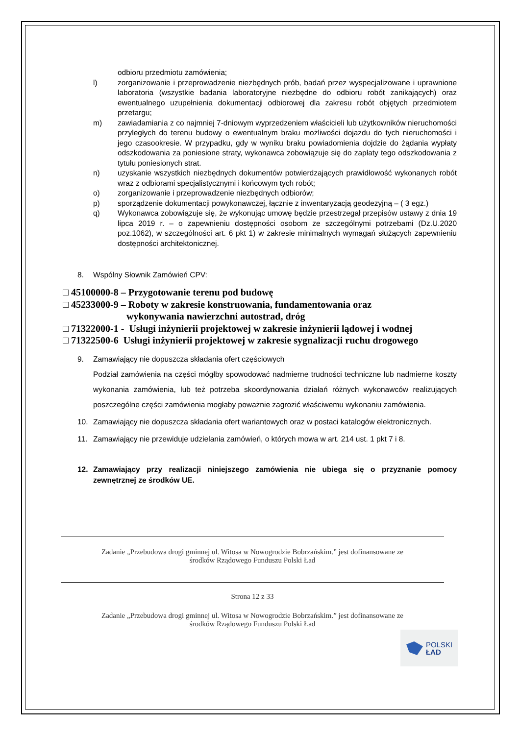odbioru przedmiotu zamówienia;
l) zorganizowanie i przeprowadzenie niezbędnych prób, badań przez wyspecjalizowane i uprawnione laboratoria (wszystkie badania laboratoryjne niezbędne do odbioru robót zanikających) oraz ewentualnego uzupełnienia dokumentacji odbiorowej dla zakresu robót objętych przedmiotem przetargu;
m) zawiadamiania z co najmniej 7-dniowym wyprzedzeniem właścicieli lub użytkowników nieruchomości przyległych do terenu budowy o ewentualnym braku możliwości dojazdu do tych nieruchomości i jego czasookresie. W przypadku, gdy w wyniku braku powiadomienia dojdzie do żądania wypłaty odszkodowania za poniesione straty, wykonawca zobowiązuje się do zapłaty tego odszkodowania z tytułu poniesionych strat.
n) uzyskanie wszystkich niezbędnych dokumentów potwierdzających prawidłowość wykonanych robót wraz z odbiorami specjalistycznymi i końcowym tych robót;
o) zorganizowanie i przeprowadzenie niezbędnych odbiorów;
p) sporządzenie dokumentacji powykonawczej, łącznie z inwentaryzacją geodezyjną – ( 3 egz.)
q) Wykonawca zobowiązuje się, że wykonując umowę będzie przestrzegał przepisów ustawy z dnia 19 lipca 2019 r. – o zapewnieniu dostępności osobom ze szczególnymi potrzebami (Dz.U.2020 poz.1062), w szczególności art. 6 pkt 1) w zakresie minimalnych wymagań służących zapewnieniu dostępności architektonicznej.
8. Wspólny Słownik Zamówień CPV:
□ 45100000-8 – Przygotowanie terenu pod budowę
□ 45233000-9 – Roboty w zakresie konstruowania, fundamentowania oraz
wykonywania nawierzchni autostrad, dróg
□ 71322000-1 - Usługi inżynierii projektowej w zakresie inżynierii lądowej i wodnej
□ 71322500-6 Usługi inżynierii projektowej w zakresie sygnalizacji ruchu drogowego
9. Zamawiający nie dopuszcza składania ofert częściowych
Podział zamówienia na części mógłby spowodować nadmierne trudności techniczne lub nadmierne koszty wykonania zamówienia, lub też potrzeba skoordynowania działań różnych wykonawców realizujących poszczególne części zamówienia mogłaby poważnie zagrozić właściwemu wykonaniu zamówienia.
10. Zamawiający nie dopuszcza składania ofert wariantowych oraz w postaci katalogów elektronicznych.
11. Zamawiający nie przewiduje udzielania zamówień, o których mowa w art. 214 ust. 1 pkt 7 i 8.
12. Zamawiający przy realizacji niniejszego zamówienia nie ubiega się o przyznanie pomocy zewnętrznej ze środków UE.
Zadanie „Przebudowa drogi gminnej ul. Witosa w Nowogrodzie Bobrzańskim.” jest dofinansowane ze
środków Rządowego Funduszu Polski Ład
Strona 12 z 33
Zadanie „Przebudowa drogi gminnej ul. Witosa w Nowogrodzie Bobrzańskim.” jest dofinansowane ze
środków Rządowego Funduszu Polski Ład
POLSKI
ŁAD